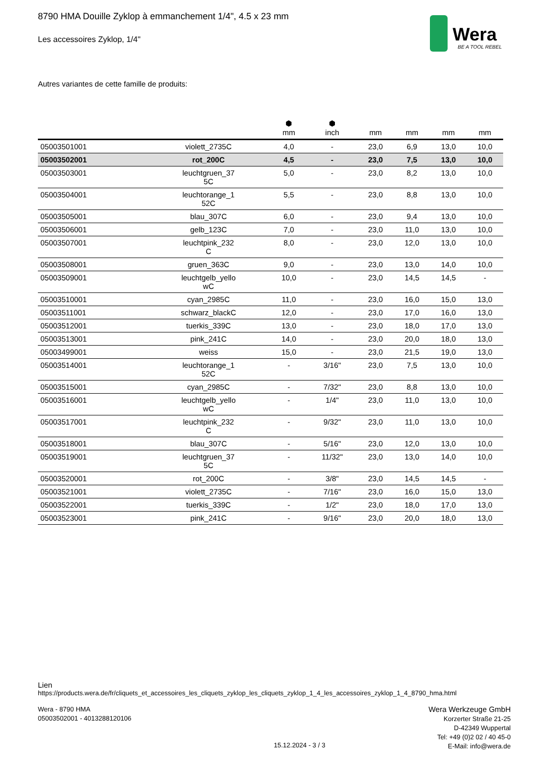Wera
BE A TOOL REBEL
8790 HMA Douille Zyklop à emmanchement 1/4", 4.5 x 23 mm
Les accessoires Zyklop, 1/4"
Autres variantes de cette famille de produits:
| | | ⬢ mm | ⬢ inch | mm | mm | mm | mm |
| --- | --- | --- | --- | --- | --- | --- | --- |
| 05003501001 | violett_2735C | 4,0 | - | 23,0 | 6,9 | 13,0 | 10,0 |
| 05003502001 | rot_200C | 4,5 | - | 23,0 | 7,5 | 13,0 | 10,0 |
| 05003503001 | leuchtgruen_37 5C | 5,0 | - | 23,0 | 8,2 | 13,0 | 10,0 |
| 05003504001 | leuchtorange_1 52C | 5,5 | - | 23,0 | 8,8 | 13,0 | 10,0 |
| 05003505001 | blau_307C | 6,0 | - | 23,0 | 9,4 | 13,0 | 10,0 |
| 05003506001 | gelb_123C | 7,0 | - | 23,0 | 11,0 | 13,0 | 10,0 |
| 05003507001 | leuchtpink_232 C | 8,0 | - | 23,0 | 12,0 | 13,0 | 10,0 |
| 05003508001 | gruen_363C | 9,0 | - | 23,0 | 13,0 | 14,0 | 10,0 |
| 05003509001 | leuchtgelb_yello wC | 10,0 | - | 23,0 | 14,5 | 14,5 | - |
| 05003510001 | cyan_2985C | 11,0 | - | 23,0 | 16,0 | 15,0 | 13,0 |
| 05003511001 | schwarz_blackC | 12,0 | - | 23,0 | 17,0 | 16,0 | 13,0 |
| 05003512001 | tuerkis_339C | 13,0 | - | 23,0 | 18,0 | 17,0 | 13,0 |
| 05003513001 | pink_241C | 14,0 | - | 23,0 | 20,0 | 18,0 | 13,0 |
| 05003499001 | weiss | 15,0 | - | 23,0 | 21,5 | 19,0 | 13,0 |
| 05003514001 | leuchtorange_1 52C | - | 3/16" | 23,0 | 7,5 | 13,0 | 10,0 |
| 05003515001 | cyan_2985C | - | 7/32" | 23,0 | 8,8 | 13,0 | 10,0 |
| 05003516001 | leuchtgelb_yello wC | - | 1/4" | 23,0 | 11,0 | 13,0 | 10,0 |
| 05003517001 | leuchtpink_232 C | - | 9/32" | 23,0 | 11,0 | 13,0 | 10,0 |
| 05003518001 | blau_307C | - | 5/16" | 23,0 | 12,0 | 13,0 | 10,0 |
| 05003519001 | leuchtgruen_37 5C | - | 11/32" | 23,0 | 13,0 | 14,0 | 10,0 |
| 05003520001 | rot_200C | - | 3/8" | 23,0 | 14,5 | 14,5 | - |
| 05003521001 | violett_2735C | - | 7/16" | 23,0 | 16,0 | 15,0 | 13,0 |
| 05003522001 | tuerkis_339C | - | 1/2" | 23,0 | 18,0 | 17,0 | 13,0 |
| 05003523001 | pink_241C | - | 9/16" | 23,0 | 20,0 | 18,0 | 13,0 |
Lien
https://products.wera.de/fr/cliquets_et_accessoires_les_cliquets_zyklop_les_cliquets_zyklop_1_4_les_accessoires_zyklop_1_4_8790_hma.html
Wera - 8790 HMA
05003502001 - 4013288120106
Wera Werkzeuge GmbH
Korzerter Straße 21-25
D-42349 Wuppertal
Tel: +49 (0)2 02 / 40 45-0
E-Mail: info@wera.de
15.12.2024 - 3 / 3